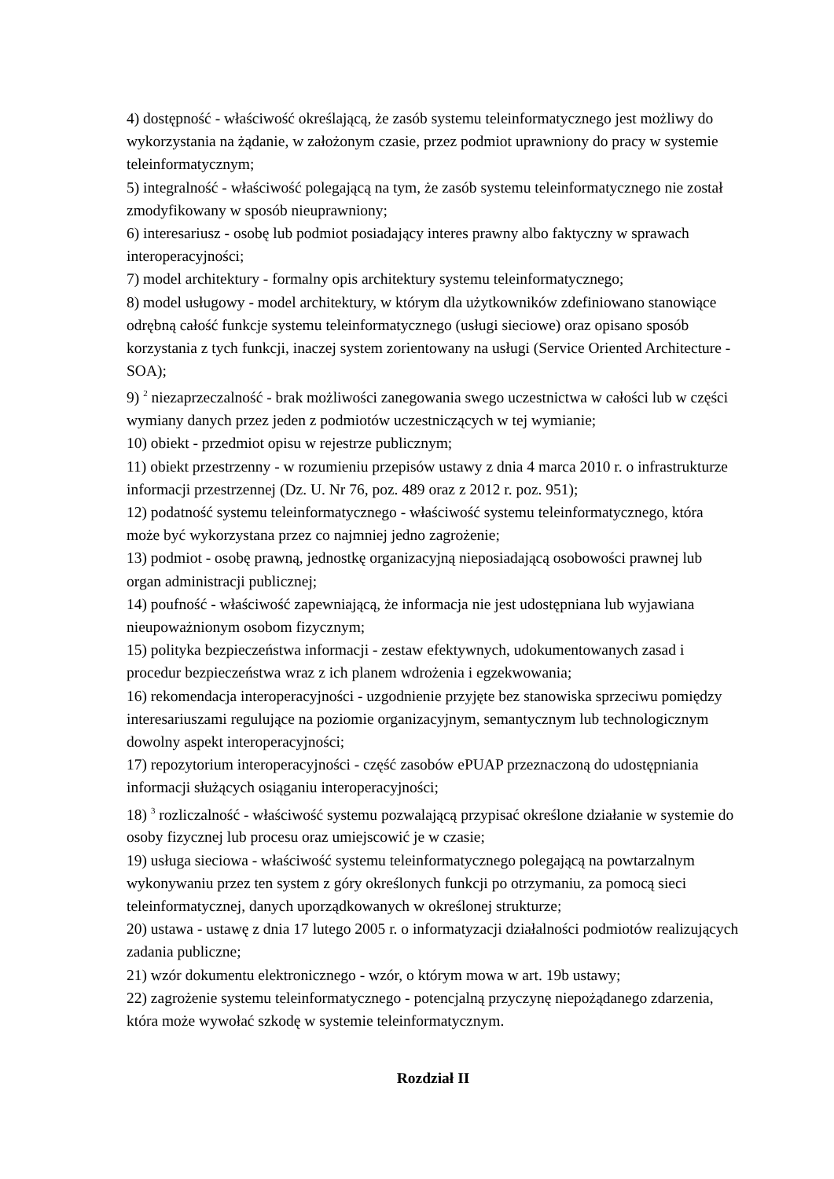4) dostępność - właściwość określającą, że zasób systemu teleinformatycznego jest możliwy do wykorzystania na żądanie, w założonym czasie, przez podmiot uprawniony do pracy w systemie teleinformatycznym;
5) integralność - właściwość polegającą na tym, że zasób systemu teleinformatycznego nie został zmodyfikowany w sposób nieuprawniony;
6) interesariusz - osobę lub podmiot posiadający interes prawny albo faktyczny w sprawach interoperacyjności;
7) model architektury - formalny opis architektury systemu teleinformatycznego;
8) model usługowy - model architektury, w którym dla użytkowników zdefiniowano stanowiące odrębną całość funkcje systemu teleinformatycznego (usługi sieciowe) oraz opisano sposób korzystania z tych funkcji, inaczej system zorientowany na usługi (Service Oriented Architecture - SOA);
9) <sup>2</sup> niezaprzeczalność - brak możliwości zanegowania swego uczestnictwa w całości lub w części wymiany danych przez jeden z podmiotów uczestniczących w tej wymianie;
10) obiekt - przedmiot opisu w rejestrze publicznym;
11) obiekt przestrzenny - w rozumieniu przepisów ustawy z dnia 4 marca 2010 r. o infrastrukturze informacji przestrzennej (Dz. U. Nr 76, poz. 489 oraz z 2012 r. poz. 951);
12) podatność systemu teleinformatycznego - właściwość systemu teleinformatycznego, która może być wykorzystana przez co najmniej jedno zagrożenie;
13) podmiot - osobę prawną, jednostkę organizacyjną nieposiadającą osobowości prawnej lub organ administracji publicznej;
14) poufność - właściwość zapewniającą, że informacja nie jest udostępniana lub wyjawiana nieupoważnionym osobom fizycznym;
15) polityka bezpieczeństwa informacji - zestaw efektywnych, udokumentowanych zasad i procedur bezpieczeństwa wraz z ich planem wdrożenia i egzekwowania;
16) rekomendacja interoperacyjności - uzgodnienie przyjęte bez stanowiska sprzeciwu pomiędzy interesariuszami regulujące na poziomie organizacyjnym, semantycznym lub technologicznym dowolny aspekt interoperacyjności;
17) repozytorium interoperacyjności - część zasobów ePUAP przeznaczoną do udostępniania informacji służących osiąganiu interoperacyjności;
18) <sup>3</sup> rozliczalność - właściwość systemu pozwalającą przypisać określone działanie w systemie do osoby fizycznej lub procesu oraz umiejscowić je w czasie;
19) usługa sieciowa - właściwość systemu teleinformatycznego polegającą na powtarzalnym wykonywaniu przez ten system z góry określonych funkcji po otrzymaniu, za pomocą sieci teleinformatycznej, danych uporządkowanych w określonej strukturze;
20) ustawa - ustawę z dnia 17 lutego 2005 r. o informatyzacji działalności podmiotów realizujących zadania publiczne;
21) wzór dokumentu elektronicznego - wzór, o którym mowa w art. 19b ustawy;
22) zagrożenie systemu teleinformatycznego - potencjalną przyczynę niepożądanego zdarzenia, która może wywołać szkodę w systemie teleinformatycznym.
Rozdział II